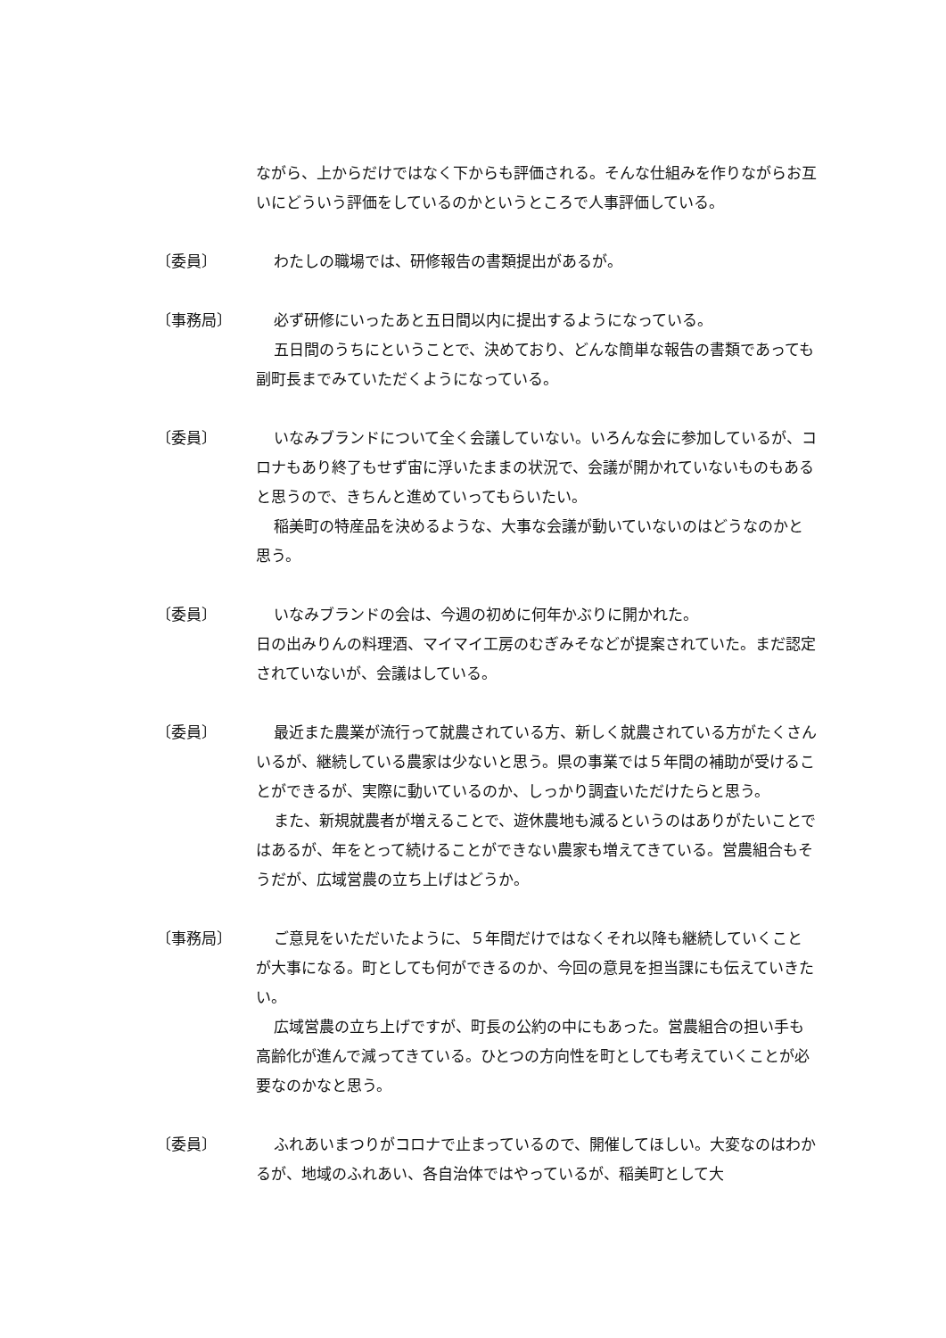ながら、上からだけではなく下からも評価される。そんな仕組みを作りながらお互いにどういう評価をしているのかというところで人事評価している。
〔委員〕 わたしの職場では、研修報告の書類提出があるが。
〔事務局〕 必ず研修にいったあと五日間以内に提出するようになっている。
五日間のうちにということで、決めており、どんな簡単な報告の書類であっても副町長までみていただくようになっている。
〔委員〕 いなみブランドについて全く会議していない。いろんな会に参加しているが、コロナもあり終了もせず宙に浮いたままの状況で、会議が開かれていないものもあると思うので、きちんと進めていってもらいたい。
稲美町の特産品を決めるような、大事な会議が動いていないのはどうなのかと思う。
〔委員〕 いなみブランドの会は、今週の初めに何年かぶりに開かれた。
日の出みりんの料理酒、マイマイ工房のむぎみそなどが提案されていた。まだ認定されていないが、会議はしている。
〔委員〕 最近また農業が流行って就農されている方、新しく就農されている方がたくさんいるが、継続している農家は少ないと思う。県の事業では５年間の補助が受けることができるが、実際に動いているのか、しっかり調査いただけたらと思う。
また、新規就農者が増えることで、遊休農地も減るというのはありがたいことではあるが、年をとって続けることができない農家も増えてきている。営農組合もそうだが、広域営農の立ち上げはどうか。
〔事務局〕 ご意見をいただいたように、５年間だけではなくそれ以降も継続していくことが大事になる。町としても何ができるのか、今回の意見を担当課にも伝えていきたい。
広域営農の立ち上げですが、町長の公約の中にもあった。営農組合の担い手も高齢化が進んで減ってきている。ひとつの方向性を町としても考えていくことが必要なのかなと思う。
〔委員〕 ふれあいまつりがコロナで止まっているので、開催してほしい。大変なのはわかるが、地域のふれあい、各自治体ではやっているが、稲美町として大